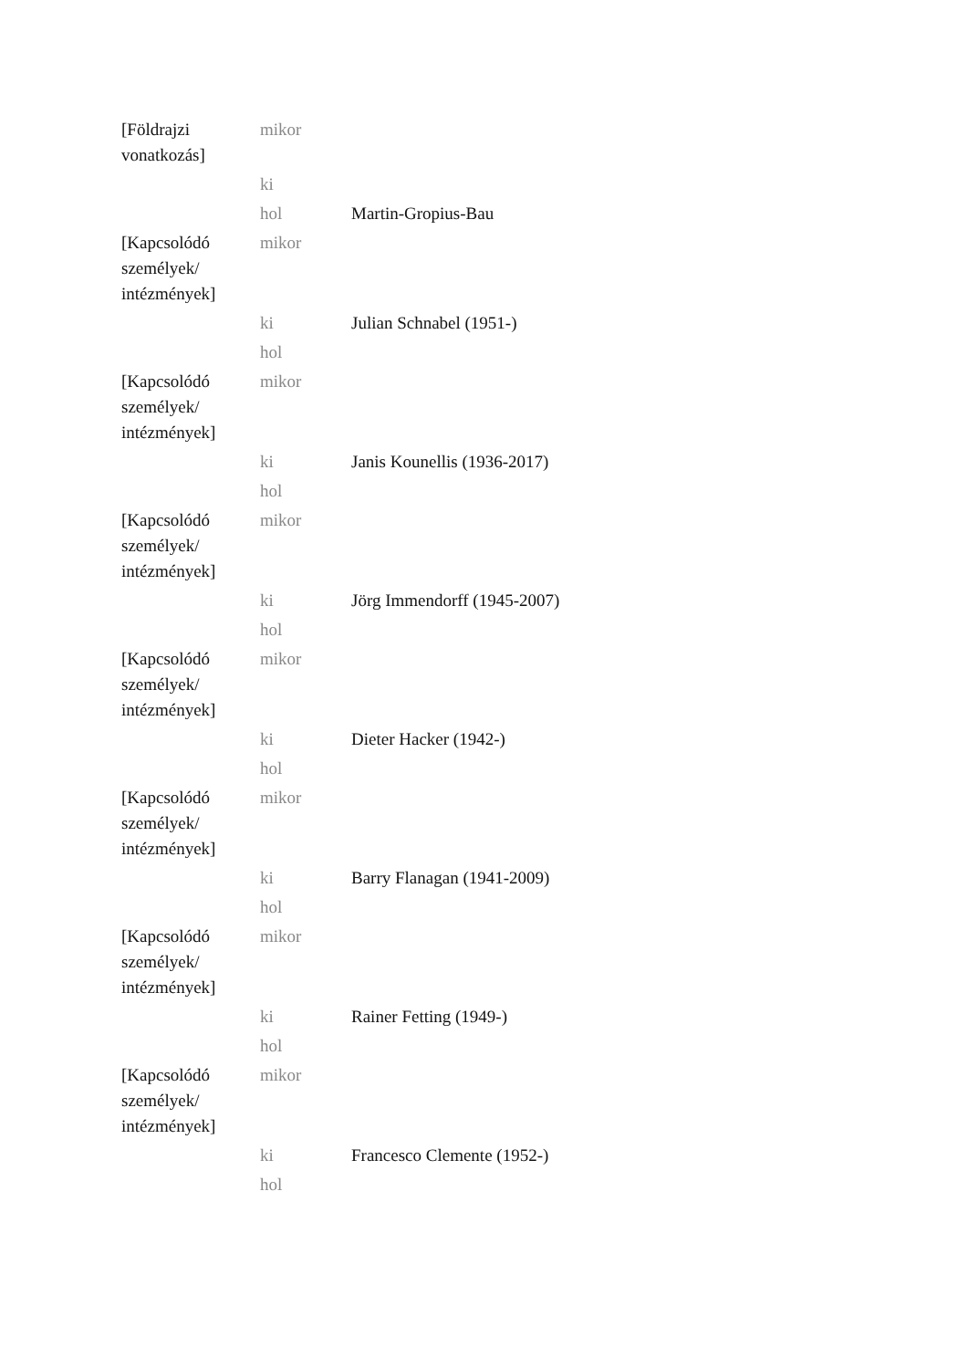| [Földrajzi vonatkozás] | mikor | |
| | ki | |
| | hol | Martin-Gropius-Bau |
| [Kapcsolódó személyek/ intézmények] | mikor | |
| | ki | Julian Schnabel (1951-) |
| | hol | |
| [Kapcsolódó személyek/ intézmények] | mikor | |
| | ki | Janis Kounellis (1936-2017) |
| | hol | |
| [Kapcsolódó személyek/ intézmények] | mikor | |
| | ki | Jörg Immendorff (1945-2007) |
| | hol | |
| [Kapcsolódó személyek/ intézmények] | mikor | |
| | ki | Dieter Hacker (1942-) |
| | hol | |
| [Kapcsolódó személyek/ intézmények] | mikor | |
| | ki | Barry Flanagan (1941-2009) |
| | hol | |
| [Kapcsolódó személyek/ intézmények] | mikor | |
| | ki | Rainer Fetting (1949-) |
| | hol | |
| [Kapcsolódó személyek/ intézmények] | mikor | |
| | ki | Francesco Clemente (1952-) |
| | hol | |